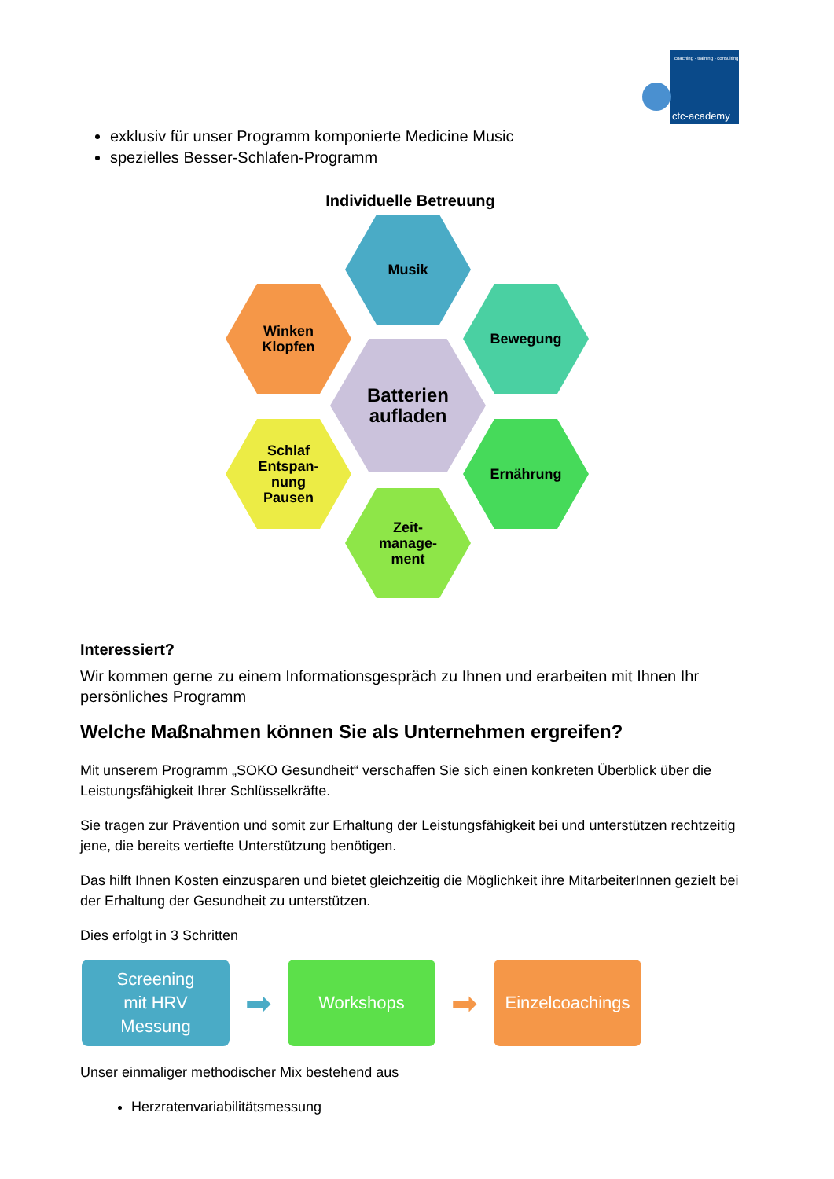coaching - training - consulting
ctc-academy
exklusiv für unser Programm komponierte Medicine Music
spezielles Besser-Schlafen-Programm
Individuelle Betreuung
Musik
Winken
Klopfen
Bewegung
Batterien
aufladen
Schlaf
Entspan-
nung
Pausen
Ernährung
Zeit-
manage-
ment
Interessiert?
Wir kommen gerne zu einem Informationsgespräch zu Ihnen und erarbeiten mit Ihnen Ihr persönliches Programm
Welche Maßnahmen können Sie als Unternehmen ergreifen?
Mit unserem Programm „SOKO Gesundheit“ verschaffen Sie sich einen konkreten Überblick über die Leistungsfähigkeit Ihrer Schlüsselkräfte.
Sie tragen zur Prävention und somit zur Erhaltung der Leistungsfähigkeit bei und unterstützen rechtzeitig jene, die bereits vertiefte Unterstützung benötigen.
Das hilft Ihnen Kosten einzusparen und bietet gleichzeitig die Möglichkeit ihre MitarbeiterInnen gezielt bei der Erhaltung der Gesundheit zu unterstützen.
Dies erfolgt in 3 Schritten
Screening
mit HRV
Messung
➡
Workshops
➡
Einzelcoachings
Unser einmaliger methodischer Mix bestehend aus
Herzratenvariabilitätsmessung